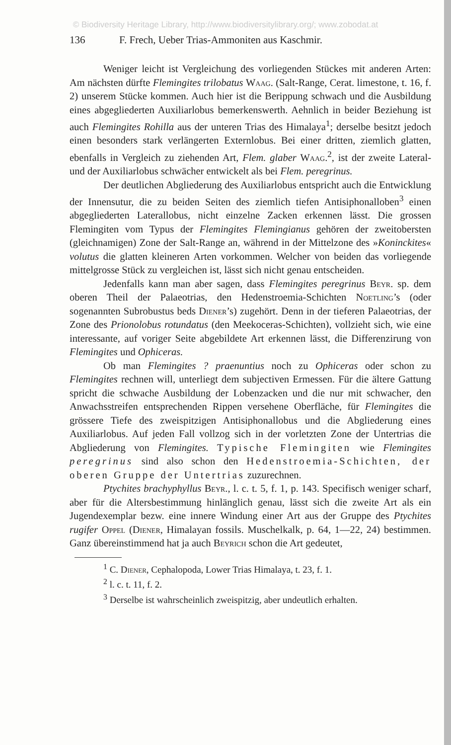© Biodiversity Heritage Library, http://www.biodiversitylibrary.org/; www.zobodat.at
136 F. Frech, Ueber Trias-Ammoniten aus Kaschmir.
Weniger leicht ist Vergleichung des vorliegenden Stückes mit anderen Arten: Am nächsten dürfte Flemingites trilobatus Waag. (Salt-Range, Cerat. limestone, t. 16, f. 2) unserem Stücke kommen. Auch hier ist die Berippung schwach und die Ausbildung eines abgegliederten Auxiliarlobus bemerkenswerth. Aehnlich in beider Beziehung ist auch Flemingites Rohilla aus der unteren Trias des Himalaya<sup>1</sup>; derselbe besitzt jedoch einen besonders stark verlängerten Externlobus. Bei einer dritten, ziemlich glatten, ebenfalls in Vergleich zu ziehenden Art, Flem. glaber Waag.<sup>2</sup>, ist der zweite Lateral- und der Auxiliarlobus schwächer entwickelt als bei Flem. peregrinus.
Der deutlichen Abgliederung des Auxiliarlobus entspricht auch die Entwicklung der Innensutur, die zu beiden Seiten des ziemlich tiefen Antisiphonalloben<sup>3</sup> einen abgegliederten Laterallobus, nicht einzelne Zacken erkennen lässt. Die grossen Flemingiten vom Typus der Flemingites Flemingianus gehören der zweitobersten (gleichnamigen) Zone der Salt-Range an, während in der Mittelzone des »Koninckites« volutus die glatten kleineren Arten vorkommen. Welcher von beiden das vorliegende mittelgrosse Stück zu vergleichen ist, lässt sich nicht genau entscheiden.
Jedenfalls kann man aber sagen, dass Flemingites peregrinus Beyr. sp. dem oberen Theil der Palaeotrias, den Hedenstroemia-Schichten Noetling’s (oder sogenannten Subrobustus beds Diener’s) zugehört. Denn in der tieferen Palaeotrias, der Zone des Prionolobus rotundatus (den Meekoceras-Schichten), vollzieht sich, wie eine interessante, auf voriger Seite abgebildete Art erkennen lässt, die Differenzirung von Flemingites und Ophiceras.
Ob man Flemingites ? praenuntius noch zu Ophiceras oder schon zu Flemingites rechnen will, unterliegt dem subjectiven Ermessen. Für die ältere Gattung spricht die schwache Ausbildung der Lobenzacken und die nur mit schwacher, den Anwachsstreifen entsprechenden Rippen versehene Oberfläche, für Flemingites die grössere Tiefe des zweispitzigen Antisiphonallobus und die Abgliederung eines Auxiliarlobus. Auf jeden Fall vollzog sich in der vorletzten Zone der Untertrias die Abgliederung von Flemingites. Typische Flemingiten wie Flemingites peregrinus sind also schon den Hedenstroemia-Schichten, der oberen Gruppe der Untertrias zuzurechnen.
Ptychites brachyphyllus Beyr., l. c. t. 5, f. 1, p. 143. Specifisch weniger scharf, aber für die Altersbestimmung hinlänglich genau, lässt sich die zweite Art als ein Jugendexemplar bezw. eine innere Windung einer Art aus der Gruppe des Ptychites rugifer Oppel (Diener, Himalayan fossils. Muschelkalk, p. 64, 1—22, 24) bestimmen. Ganz übereinstimmend hat ja auch Beyrich schon die Art gedeutet,
<sup>1</sup> C. Diener, Cephalopoda, Lower Trias Himalaya, t. 23, f. 1.
<sup>2</sup> l. c. t. 11, f. 2.
<sup>3</sup> Derselbe ist wahrscheinlich zweispitzig, aber undeutlich erhalten.